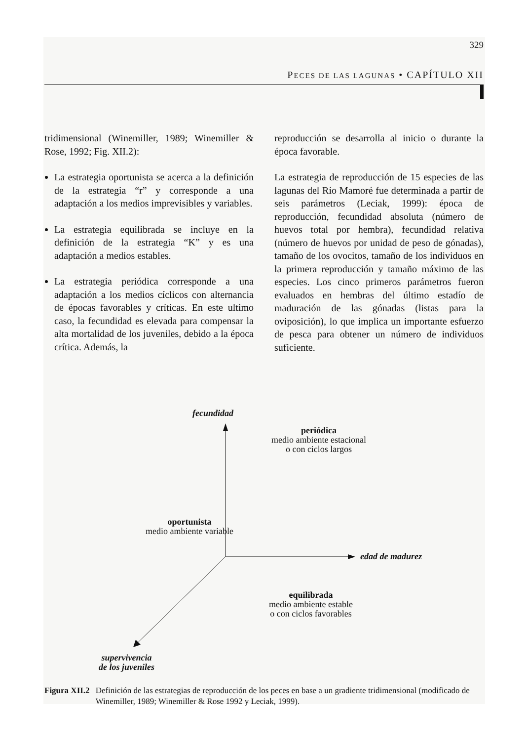329
PECES DE LAS LAGUNAS • CAPÍTULO XII
tridimensional (Winemiller, 1989; Winemiller & Rose, 1992; Fig. XII.2):
La estrategia oportunista se acerca a la definición de la estrategia “r” y corresponde a una adaptación a los medios imprevisibles y variables.
La estrategia equilibrada se incluye en la definición de la estrategia “K” y es una adaptación a medios estables.
La estrategia periódica corresponde a una adaptación a los medios cíclicos con alternancia de épocas favorables y críticas. En este ultimo caso, la fecundidad es elevada para compensar la alta mortalidad de los juveniles, debido a la época crítica. Además, la
reproducción se desarrolla al inicio o durante la época favorable.
La estrategia de reproducción de 15 especies de las lagunas del Río Mamoré fue determinada a partir de seis parámetros (Leciak, 1999): época de reproducción, fecundidad absoluta (número de huevos total por hembra), fecundidad relativa (número de huevos por unidad de peso de gónadas), tamaño de los ovocitos, tamaño de los individuos en la primera reproducción y tamaño máximo de las especies. Los cinco primeros parámetros fueron evaluados en hembras del último estadío de maduración de las gónadas (listas para la oviposición), lo que implica un importante esfuerzo de pesca para obtener un número de individuos suficiente.
fecundidad
periódica
medio ambiente estacional
o con ciclos largos
oportunista
medio ambiente variable
edad de madurez
equilibrada
medio ambiente estable
o con ciclos favorables
supervivencia
de los juveniles
Figura XII.2 Definición de las estrategias de reproducción de los peces en base a un gradiente tridimensional (modificado de Winemiller, 1989; Winemiller & Rose 1992 y Leciak, 1999).